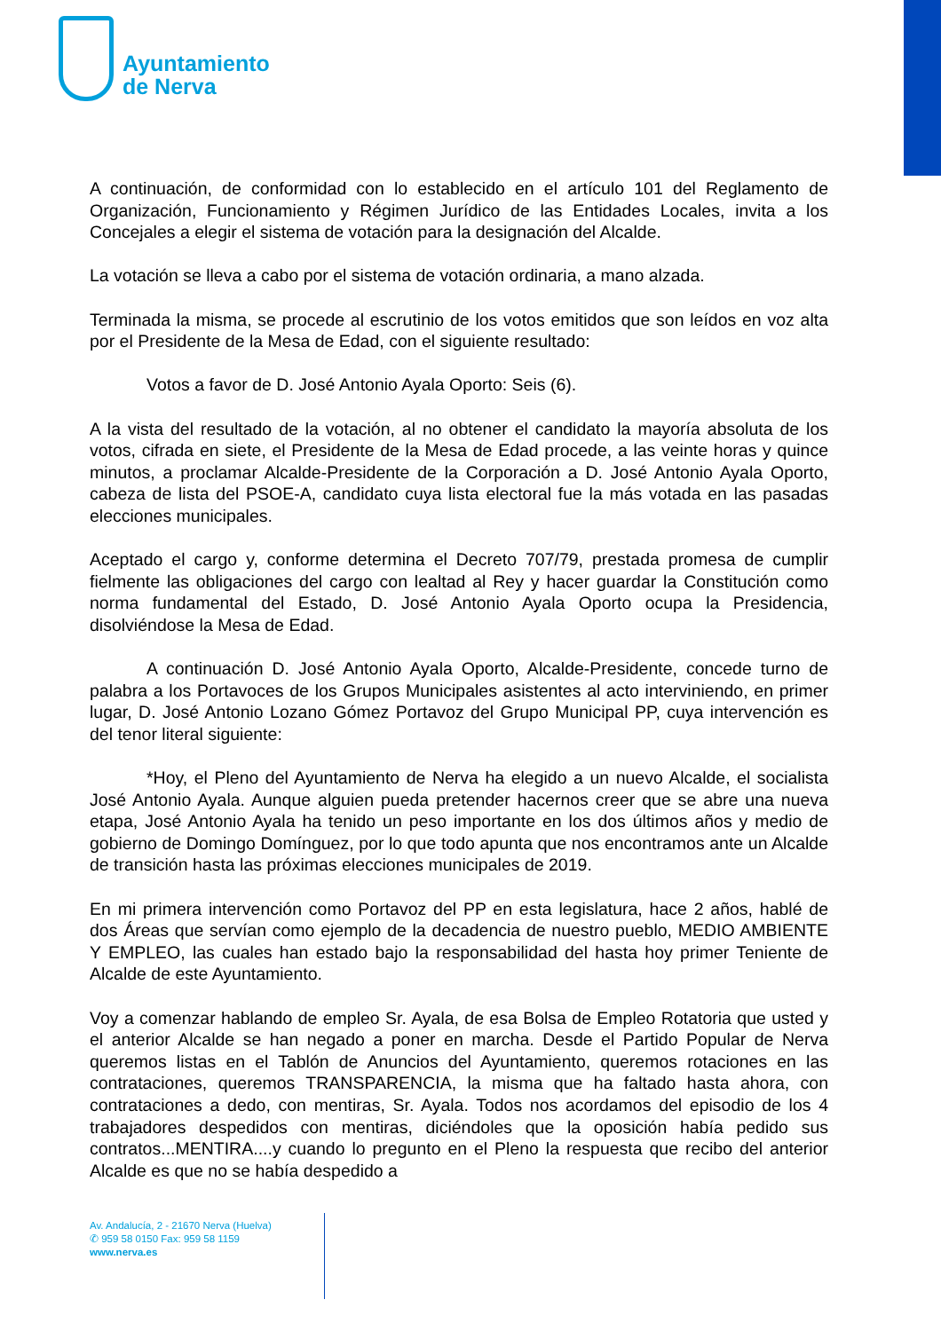Ayuntamiento
de Nerva
A continuación, de conformidad con lo establecido en el artículo 101 del Reglamento de Organización, Funcionamiento y Régimen Jurídico de las Entidades Locales, invita a los Concejales a elegir el sistema de votación para la designación del Alcalde.
La votación se lleva a cabo por el sistema de votación ordinaria, a mano alzada.
Terminada la misma, se procede al escrutinio de los votos emitidos que son leídos en voz alta por el Presidente de la Mesa de Edad, con el siguiente resultado:
Votos a favor de D. José Antonio Ayala Oporto: Seis (6).
A la vista del resultado de la votación, al no obtener el candidato la mayoría absoluta de los votos, cifrada en siete, el Presidente de la Mesa de Edad procede, a las veinte horas y quince minutos, a proclamar Alcalde-Presidente de la Corporación a D. José Antonio Ayala Oporto, cabeza de lista del PSOE-A, candidato cuya lista electoral fue la más votada en las pasadas elecciones municipales.
Aceptado el cargo y, conforme determina el Decreto 707/79, prestada promesa de cumplir fielmente las obligaciones del cargo con lealtad al Rey y hacer guardar la Constitución como norma fundamental del Estado, D. José Antonio Ayala Oporto ocupa la Presidencia, disolviéndose la Mesa de Edad.
A continuación D. José Antonio Ayala Oporto, Alcalde-Presidente, concede turno de palabra a los Portavoces de los Grupos Municipales asistentes al acto interviniendo, en primer lugar, D. José Antonio Lozano Gómez Portavoz del Grupo Municipal PP, cuya intervención es del tenor literal siguiente:
*Hoy, el Pleno del Ayuntamiento de Nerva ha elegido a un nuevo Alcalde, el socialista José Antonio Ayala. Aunque alguien pueda pretender hacernos creer que se abre una nueva etapa, José Antonio Ayala ha tenido un peso importante en los dos últimos años y medio de gobierno de Domingo Domínguez, por lo que todo apunta que nos encontramos ante un Alcalde de transición hasta las próximas elecciones municipales de 2019.
En mi primera intervención como Portavoz del PP en esta legislatura, hace 2 años, hablé de dos Áreas que servían como ejemplo de la decadencia de nuestro pueblo, MEDIO AMBIENTE Y EMPLEO, las cuales han estado bajo la responsabilidad del hasta hoy primer Teniente de Alcalde de este Ayuntamiento.
Voy a comenzar hablando de empleo Sr. Ayala, de esa Bolsa de Empleo Rotatoria que usted y el anterior Alcalde se han negado a poner en marcha. Desde el Partido Popular de Nerva queremos listas en el Tablón de Anuncios del Ayuntamiento, queremos rotaciones en las contrataciones, queremos TRANSPARENCIA, la misma que ha faltado hasta ahora, con contrataciones a dedo, con mentiras, Sr. Ayala. Todos nos acordamos del episodio de los 4 trabajadores despedidos con mentiras, diciéndoles que la oposición había pedido sus contratos...MENTIRA....y cuando lo pregunto en el Pleno la respuesta que recibo del anterior Alcalde es que no se había despedido a
Av. Andalucía, 2 - 21670 Nerva (Huelva)
✆ 959 58 0150 Fax: 959 58 1159
www.nerva.es